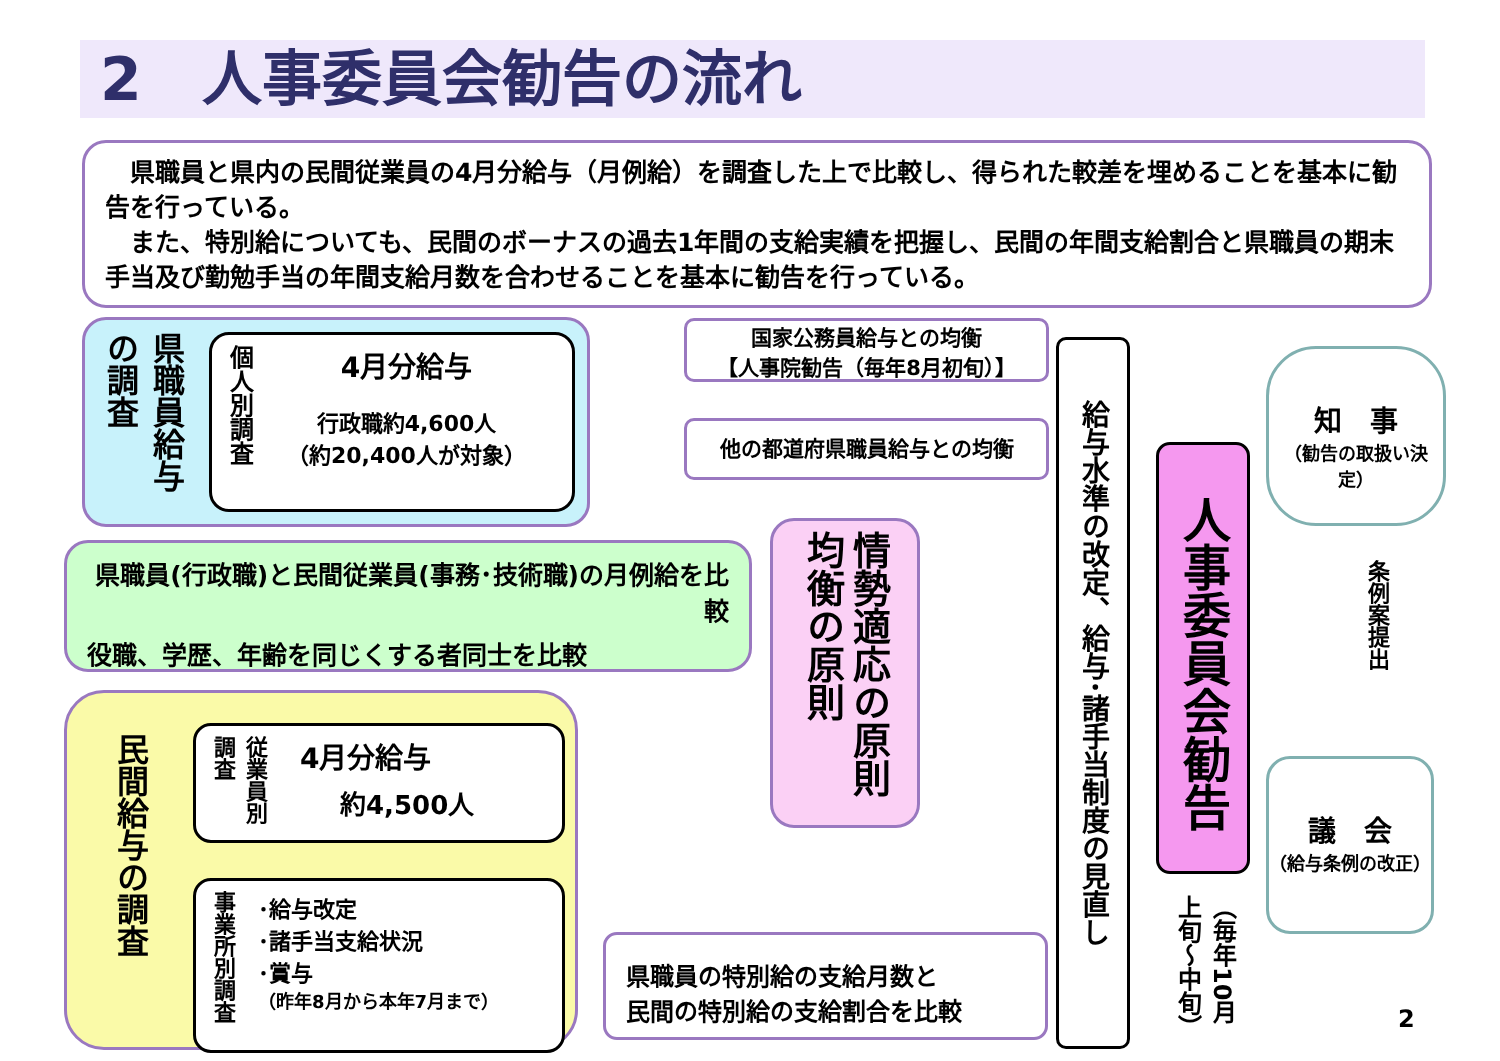2　人事委員会勧告の流れ
　県職員と県内の民間従業員の4月分給与（月例給）を調査した上で比較し、得られた較差を埋めることを基本に勧告を行っている。
　また、特別給についても、民間のボーナスの過去1年間の支給実績を把握し、民間の年間支給割合と県職員の期末手当及び勤勉手当の年間支給月数を合わせることを基本に勧告を行っている。
県職員給与の調査
個人別調査
4月分給与
行政職約4,600人
（約20,400人が対象）
国家公務員給与との均衡
【人事院勧告（毎年8月初旬）】
他の都道府県職員給与との均衡
県職員(行政職)と民間従業員(事務･技術職)の月例給を比較
役職、学歴、年齢を同じくする者同士を比較
情勢適応の原則 均衡の原則
給与水準の改定、給与･諸手当制度の見直し
人事委員会勧告
（毎年10月上旬～中旬）
知　事
（勧告の取扱い決定）
条例案提出
議　会
（給与条例の改正）
民間給与の調査
従業員別調査
4月分給与
約4,500人
事業所別調査
･給与改定
･諸手当支給状況
･賞与
（昨年8月から本年7月まで）
県職員の特別給の支給月数と
民間の特別給の支給割合を比較
2